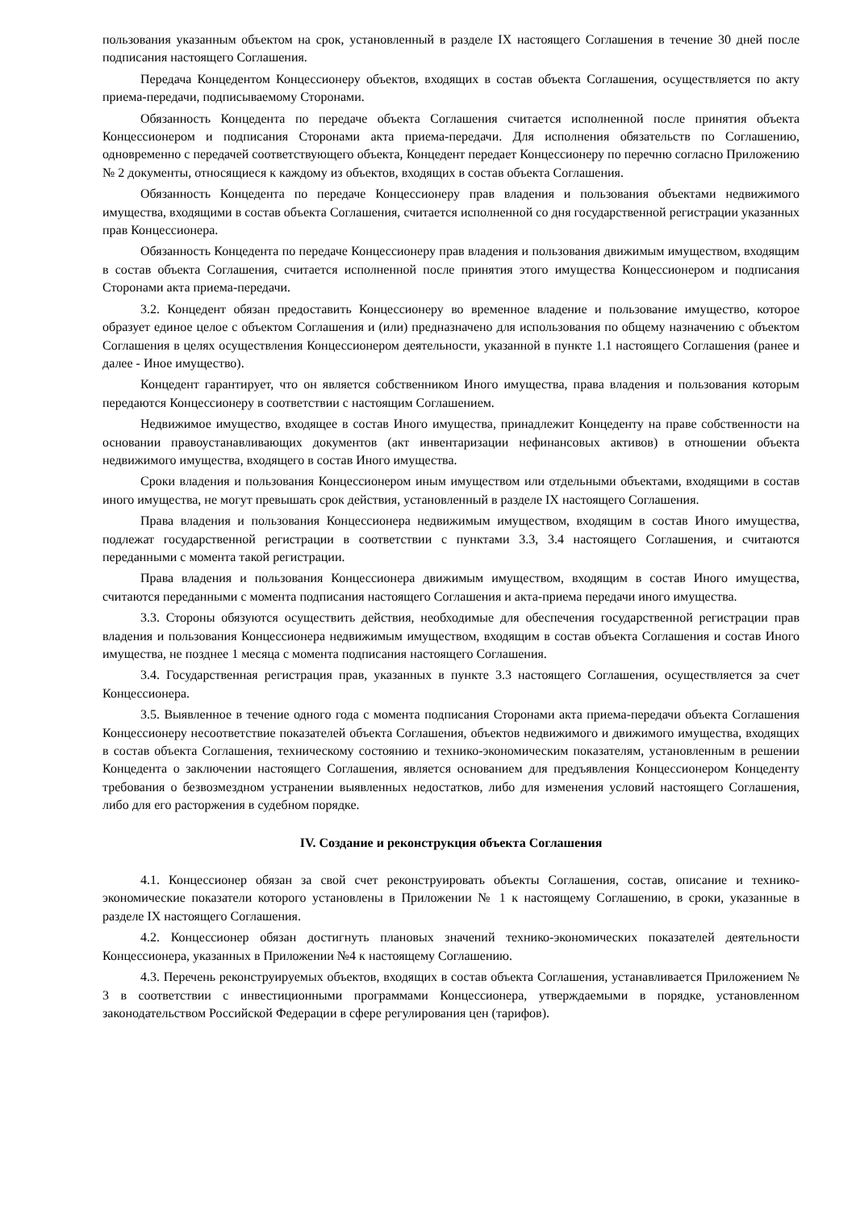пользования указанным объектом на срок, установленный в разделе IX настоящего Соглашения в течение 30 дней после подписания настоящего Соглашения.
Передача Концедентом Концессионеру объектов, входящих в состав объекта Соглашения, осуществляется по акту приема-передачи, подписываемому Сторонами.
Обязанность Концедента по передаче объекта Соглашения считается исполненной после принятия объекта Концессионером и подписания Сторонами акта приема-передачи. Для исполнения обязательств по Соглашению, одновременно с передачей соответствующего объекта, Концедент передает Концессионеру по перечню согласно Приложению № 2 документы, относящиеся к каждому из объектов, входящих в состав объекта Соглашения.
Обязанность Концедента по передаче Концессионеру прав владения и пользования объектами недвижимого имущества, входящими в состав объекта Соглашения, считается исполненной со дня государственной регистрации указанных прав Концессионера.
Обязанность Концедента по передаче Концессионеру прав владения и пользования движимым имуществом, входящим в состав объекта Соглашения, считается исполненной после принятия этого имущества Концессионером и подписания Сторонами акта приема-передачи.
3.2. Концедент обязан предоставить Концессионеру во временное владение и пользование имущество, которое образует единое целое с объектом Соглашения и (или) предназначено для использования по общему назначению с объектом Соглашения в целях осуществления Концессионером деятельности, указанной в пункте 1.1 настоящего Соглашения (ранее и далее - Иное имущество).
Концедент гарантирует, что он является собственником Иного имущества, права владения и пользования которым передаются Концессионеру в соответствии с настоящим Соглашением.
Недвижимое имущество, входящее в состав Иного имущества, принадлежит Концеденту на праве собственности на основании правоустанавливающих документов (акт инвентаризации нефинансовых активов) в отношении объекта недвижимого имущества, входящего в состав Иного имущества.
Сроки владения и пользования Концессионером иным имуществом или отдельными объектами, входящими в состав иного имущества, не могут превышать срок действия, установленный в разделе IX настоящего Соглашения.
Права владения и пользования Концессионера недвижимым имуществом, входящим в состав Иного имущества, подлежат государственной регистрации в соответствии с пунктами 3.3, 3.4 настоящего Соглашения, и считаются переданными с момента такой регистрации.
Права владения и пользования Концессионера движимым имуществом, входящим в состав Иного имущества, считаются переданными с момента подписания настоящего Соглашения и акта-приема передачи иного имущества.
3.3. Стороны обязуются осуществить действия, необходимые для обеспечения государственной регистрации прав владения и пользования Концессионера недвижимым имуществом, входящим в состав объекта Соглашения и состав Иного имущества, не позднее 1 месяца с момента подписания настоящего Соглашения.
3.4. Государственная регистрация прав, указанных в пункте 3.3 настоящего Соглашения, осуществляется за счет Концессионера.
3.5. Выявленное в течение одного года с момента подписания Сторонами акта приема-передачи объекта Соглашения Концессионеру несоответствие показателей объекта Соглашения, объектов недвижимого и движимого имущества, входящих в состав объекта Соглашения, техническому состоянию и технико-экономическим показателям, установленным в решении Концедента о заключении настоящего Соглашения, является основанием для предъявления Концессионером Концеденту требования о безвозмездном устранении выявленных недостатков, либо для изменения условий настоящего Соглашения, либо для его расторжения в судебном порядке.
IV. Создание и реконструкция объекта Соглашения
4.1. Концессионер обязан за свой счет реконструировать объекты Соглашения, состав, описание и технико-экономические показатели которого установлены в Приложении № 1 к настоящему Соглашению, в сроки, указанные в разделе IX настоящего Соглашения.
4.2. Концессионер обязан достигнуть плановых значений технико-экономических показателей деятельности Концессионера, указанных в Приложении №4 к настоящему Соглашению.
4.3. Перечень реконструируемых объектов, входящих в состав объекта Соглашения, устанавливается Приложением № 3 в соответствии с инвестиционными программами Концессионера, утверждаемыми в порядке, установленном законодательством Российской Федерации в сфере регулирования цен (тарифов).